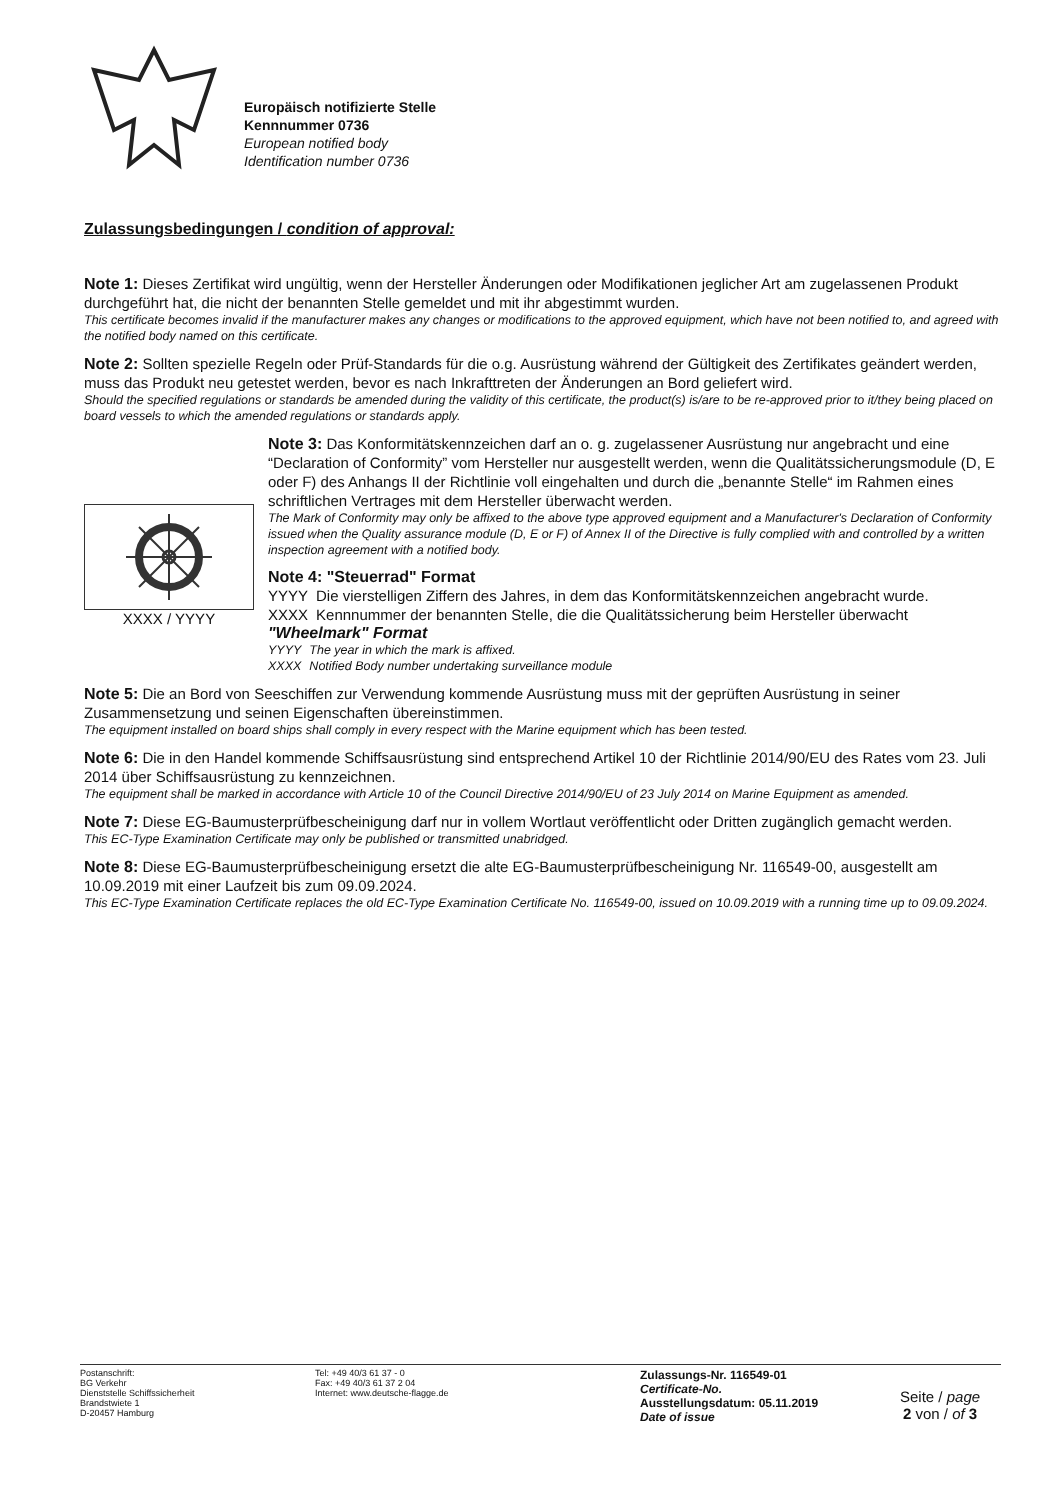Europäisch notifizierte Stelle
Kennnummer 0736
European notified body
Identification number 0736
Zulassungsbedingungen / condition of approval:
Note 1: Dieses Zertifikat wird ungültig, wenn der Hersteller Änderungen oder Modifikationen jeglicher Art am zugelassenen Produkt durchgeführt hat, die nicht der benannten Stelle gemeldet und mit ihr abgestimmt wurden.
This certificate becomes invalid if the manufacturer makes any changes or modifications to the approved equipment, which have not been notified to, and agreed with the notified body named on this certificate.
Note 2: Sollten spezielle Regeln oder Prüf-Standards für die o.g. Ausrüstung während der Gültigkeit des Zertifikates geändert werden, muss das Produkt neu getestet werden, bevor es nach Inkrafttreten der Änderungen an Bord geliefert wird.
Should the specified regulations or standards be amended during the validity of this certificate, the product(s) is/are to be re-approved prior to it/they being placed on board vessels to which the amended regulations or standards apply.
XXXX / YYYY
Note 3: Das Konformitätskennzeichen darf an o. g. zugelassener Ausrüstung nur angebracht und eine “Declaration of Conformity” vom Hersteller nur ausgestellt werden, wenn die Qualitätssicherungsmodule (D, E oder F) des Anhangs II der Richtlinie voll eingehalten und durch die „benannte Stelle“ im Rahmen eines schriftlichen Vertrages mit dem Hersteller überwacht werden.
The Mark of Conformity may only be affixed to the above type approved equipment and a Manufacturer's Declaration of Conformity issued when the Quality assurance module (D, E or F) of Annex II of the Directive is fully complied with and controlled by a written inspection agreement with a notified body.
Note 4: "Steuerrad" Format
| YYYY | Die vierstelligen Ziffern des Jahres, in dem das Konformitätskennzeichen angebracht wurde. |
| XXXX | Kennnummer der benannten Stelle, die die Qualitätssicherung beim Hersteller überwacht |
"Wheelmark" Format
| YYYY | The year in which the mark is affixed. |
| XXXX | Notified Body number undertaking surveillance module |
Note 5: Die an Bord von Seeschiffen zur Verwendung kommende Ausrüstung muss mit der geprüften Ausrüstung in seiner Zusammensetzung und seinen Eigenschaften übereinstimmen.
The equipment installed on board ships shall comply in every respect with the Marine equipment which has been tested.
Note 6: Die in den Handel kommende Schiffsausrüstung sind entsprechend Artikel 10 der Richtlinie 2014/90/EU des Rates vom 23. Juli 2014 über Schiffsausrüstung zu kennzeichnen.
The equipment shall be marked in accordance with Article 10 of the Council Directive 2014/90/EU of 23 July 2014 on Marine Equipment as amended.
Note 7: Diese EG-Baumusterprüfbescheinigung darf nur in vollem Wortlaut veröffentlicht oder Dritten zugänglich gemacht werden.
This EC-Type Examination Certificate may only be published or transmitted unabridged.
Note 8: Diese EG-Baumusterprüfbescheinigung ersetzt die alte EG-Baumusterprüfbescheinigung Nr. 116549-00, ausgestellt am 10.09.2019 mit einer Laufzeit bis zum 09.09.2024.
This EC-Type Examination Certificate replaces the old EC-Type Examination Certificate No. 116549-00, issued on 10.09.2019 with a running time up to 09.09.2024.
Postanschrift:
BG Verkehr
Dienststelle Schiffssicherheit
Brandstwiete 1
D-20457 Hamburg
Tel: +49 40/3 61 37 - 0
Fax: +49 40/3 61 37 2 04
Internet: www.deutsche-flagge.de
Zulassungs-Nr. 116549-01
Certificate-No.
Ausstellungsdatum: 05.11.2019
Date of issue
Seite / page
2 von / of 3